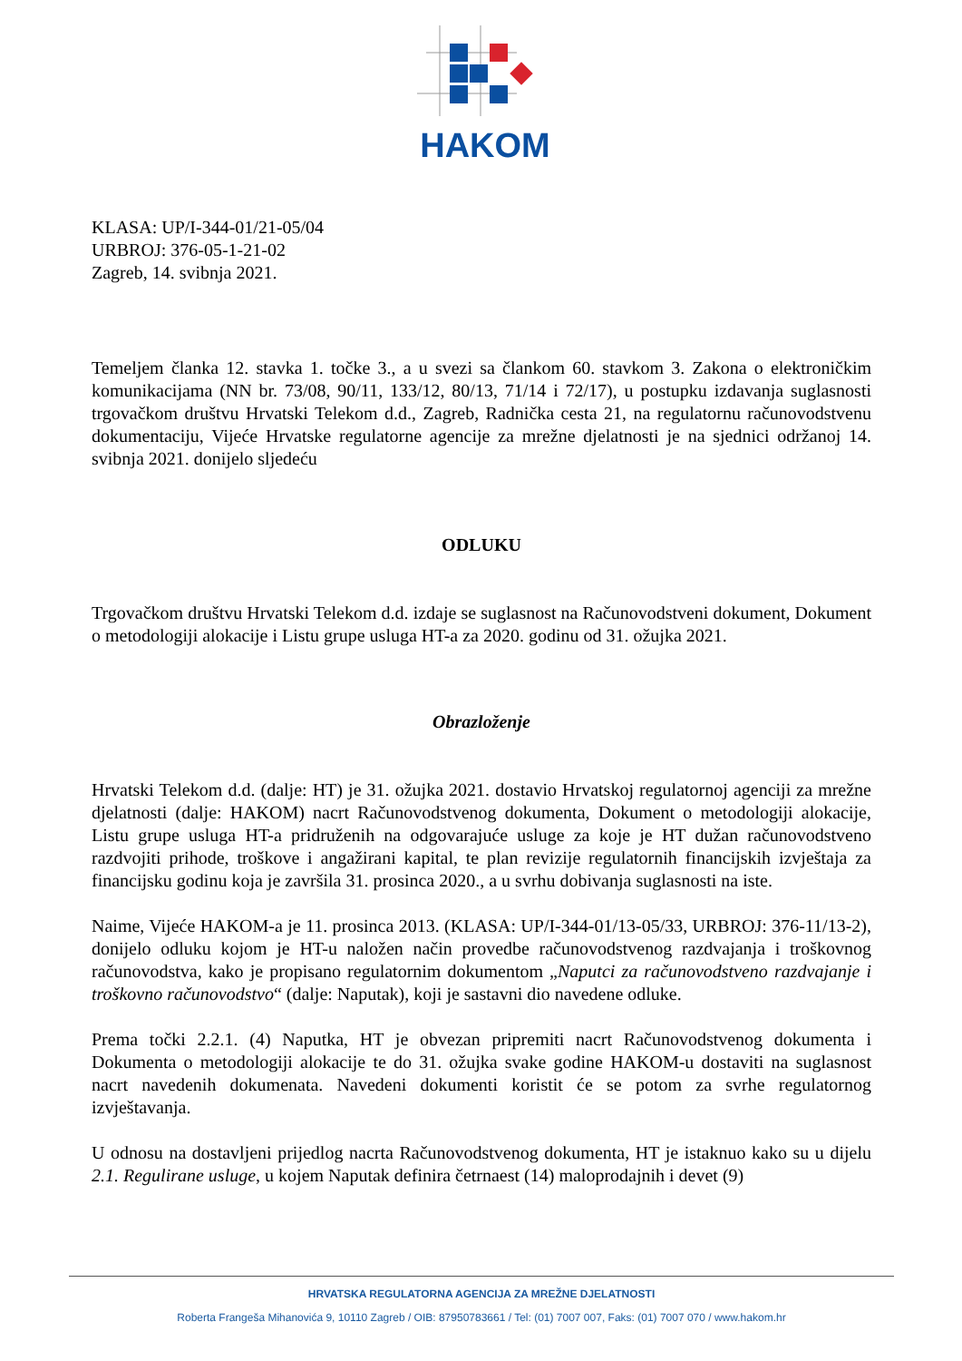HAKOM
KLASA: UP/I-344-01/21-05/04
URBROJ: 376-05-1-21-02
Zagreb, 14. svibnja 2021.
Temeljem članka 12. stavka 1. točke 3., a u svezi sa člankom 60. stavkom 3. Zakona o elektroničkim komunikacijama (NN br. 73/08, 90/11, 133/12, 80/13, 71/14 i 72/17), u postupku izdavanja suglasnosti trgovačkom društvu Hrvatski Telekom d.d., Zagreb, Radnička cesta 21, na regulatornu računovodstvenu dokumentaciju, Vijeće Hrvatske regulatorne agencije za mrežne djelatnosti je na sjednici održanoj 14. svibnja 2021. donijelo sljedeću
ODLUKU
Trgovačkom društvu Hrvatski Telekom d.d. izdaje se suglasnost na Računovodstveni dokument, Dokument o metodologiji alokacije i Listu grupe usluga HT-a za 2020. godinu od 31. ožujka 2021.
Obrazloženje
Hrvatski Telekom d.d. (dalje: HT) je 31. ožujka 2021. dostavio Hrvatskoj regulatornoj agenciji za mrežne djelatnosti (dalje: HAKOM) nacrt Računovodstvenog dokumenta, Dokument o metodologiji alokacije, Listu grupe usluga HT-a pridruženih na odgovarajuće usluge za koje je HT dužan računovodstveno razdvojiti prihode, troškove i angažirani kapital, te plan revizije regulatornih financijskih izvještaja za financijsku godinu koja je završila 31. prosinca 2020., a u svrhu dobivanja suglasnosti na iste.
Naime, Vijeće HAKOM-a je 11. prosinca 2013. (KLASA: UP/I-344-01/13-05/33, URBROJ: 376-11/13-2), donijelo odluku kojom je HT-u naložen način provedbe računovodstvenog razdvajanja i troškovnog računovodstva, kako je propisano regulatornim dokumentom „Naputci za računovodstveno razdvajanje i troškovno računovodstvo“ (dalje: Naputak), koji je sastavni dio navedene odluke.
Prema točki 2.2.1. (4) Naputka, HT je obvezan pripremiti nacrt Računovodstvenog dokumenta i Dokumenta o metodologiji alokacije te do 31. ožujka svake godine HAKOM-u dostaviti na suglasnost nacrt navedenih dokumenata. Navedeni dokumenti koristit će se potom za svrhe regulatornog izvještavanja.
U odnosu na dostavljeni prijedlog nacrta Računovodstvenog dokumenta, HT je istaknuo kako su u dijelu 2.1. Regulirane usluge, u kojem Naputak definira četrnaest (14) maloprodajnih i devet (9)
HRVATSKA REGULATORNA AGENCIJA ZA MREŽNE DJELATNOSTI
Roberta Frangeša Mihanovića 9, 10110 Zagreb / OIB: 87950783661 / Tel: (01) 7007 007, Faks: (01) 7007 070 / www.hakom.hr